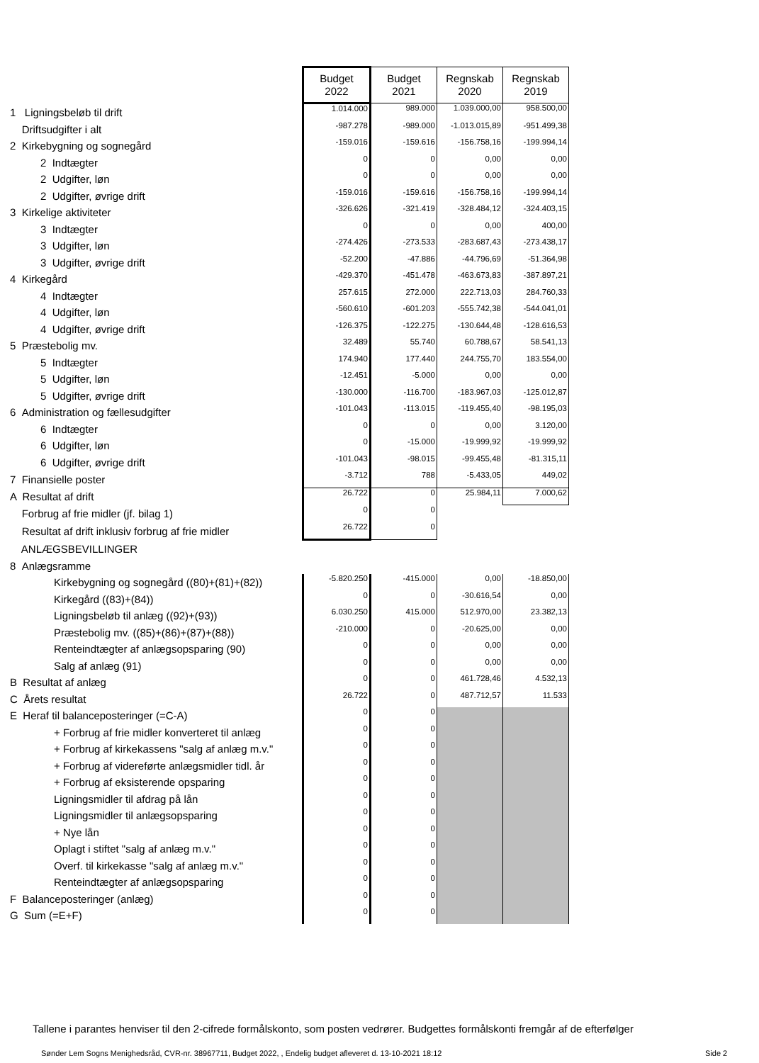| | Budget 2022 | Budget 2021 | Regnskab 2020 | Regnskab 2019 |
| 1 Ligningsbeløb til drift | 1.014.000 | 989.000 | 1.039.000,00 | 958.500,00 |
| Driftsudgifter i alt | -987.278 | -989.000 | -1.013.015,89 | -951.499,38 |
| 2 Kirkebygning og sognegård | -159.016 | -159.616 | -156.758,16 | -199.994,14 |
| 2 Indtægter | 0 | 0 | 0,00 | 0,00 |
| 2 Udgifter, løn | 0 | 0 | 0,00 | 0,00 |
| 2 Udgifter, øvrige drift | -159.016 | -159.616 | -156.758,16 | -199.994,14 |
| 3 Kirkelige aktiviteter | -326.626 | -321.419 | -328.484,12 | -324.403,15 |
| 3 Indtægter | 0 | 0 | 0,00 | 400,00 |
| 3 Udgifter, løn | -274.426 | -273.533 | -283.687,43 | -273.438,17 |
| 3 Udgifter, øvrige drift | -52.200 | -47.886 | -44.796,69 | -51.364,98 |
| 4 Kirkegård | -429.370 | -451.478 | -463.673,83 | -387.897,21 |
| 4 Indtægter | 257.615 | 272.000 | 222.713,03 | 284.760,33 |
| 4 Udgifter, løn | -560.610 | -601.203 | -555.742,38 | -544.041,01 |
| 4 Udgifter, øvrige drift | -126.375 | -122.275 | -130.644,48 | -128.616,53 |
| 5 Præstebolig mv. | 32.489 | 55.740 | 60.788,67 | 58.541,13 |
| 5 Indtægter | 174.940 | 177.440 | 244.755,70 | 183.554,00 |
| 5 Udgifter, løn | -12.451 | -5.000 | 0,00 | 0,00 |
| 5 Udgifter, øvrige drift | -130.000 | -116.700 | -183.967,03 | -125.012,87 |
| 6 Administration og fællesudgifter | -101.043 | -113.015 | -119.455,40 | -98.195,03 |
| 6 Indtægter | 0 | 0 | 0,00 | 3.120,00 |
| 6 Udgifter, løn | 0 | -15.000 | -19.999,92 | -19.999,92 |
| 6 Udgifter, øvrige drift | -101.043 | -98.015 | -99.455,48 | -81.315,11 |
| 7 Finansielle poster | -3.712 | 788 | -5.433,05 | 449,02 |
| A Resultat af drift | 26.722 | 0 | 25.984,11 | 7.000,62 |
| Forbrug af frie midler (jf. bilag 1) | 0 | 0 | | |
| Resultat af drift inklusiv forbrug af frie midler | 26.722 | 0 | | |
| ANLÆGSBEVILLINGER | | | | |
| 8 Anlægsramme | | | | |
| Kirkebygning og sognegård ((80)+(81)+(82)) | -5.820.250 | -415.000 | 0,00 | -18.850,00 |
| Kirkegård ((83)+(84)) | 0 | 0 | -30.616,54 | 0,00 |
| Ligningsbeløb til anlæg ((92)+(93)) | 6.030.250 | 415.000 | 512.970,00 | 23.382,13 |
| Præstebolig mv. ((85)+(86)+(87)+(88)) | -210.000 | 0 | -20.625,00 | 0,00 |
| Renteindtægter af anlægsopsparing (90) | 0 | 0 | 0,00 | 0,00 |
| Salg af anlæg (91) | 0 | 0 | 0,00 | 0,00 |
| B Resultat af anlæg | 0 | 0 | 461.728,46 | 4.532,13 |
| C Årets resultat | 26.722 | 0 | 487.712,57 | 11.533 |
| E Heraf til balanceposteringer (=C-A) | 0 | 0 | | |
| + Forbrug af frie midler konverteret til anlæg | 0 | 0 | | |
| + Forbrug af kirkekassens "salg af anlæg m.v." | 0 | 0 | | |
| + Forbrug af videreførte anlægsmidler tidl. år | 0 | 0 | | |
| + Forbrug af eksisterende opsparing | 0 | 0 | | |
| Ligningsmidler til afdrag på lån | 0 | 0 | | |
| Ligningsmidler til anlægsopsparing | 0 | 0 | | |
| + Nye lån | 0 | 0 | | |
| Oplagt i stiftet "salg af anlæg m.v." | 0 | 0 | | |
| Overf. til kirkekasse "salg af anlæg m.v." | 0 | 0 | | |
| Renteindtægter af anlægsopsparing | 0 | 0 | | |
| F Balanceposteringer (anlæg) | 0 | 0 | | |
| G Sum (=E+F) | 0 | 0 | | |
Tallene i parantes henviser til den 2-cifrede formålskonto, som posten vedrører. Budgettes formålskonti fremgår af de efterfølger
Sønder Lem Sogns Menighedsråd, CVR-nr. 38967711, Budget 2022, , Endelig budget afleveret d. 13-10-2021 18:12
Side 2